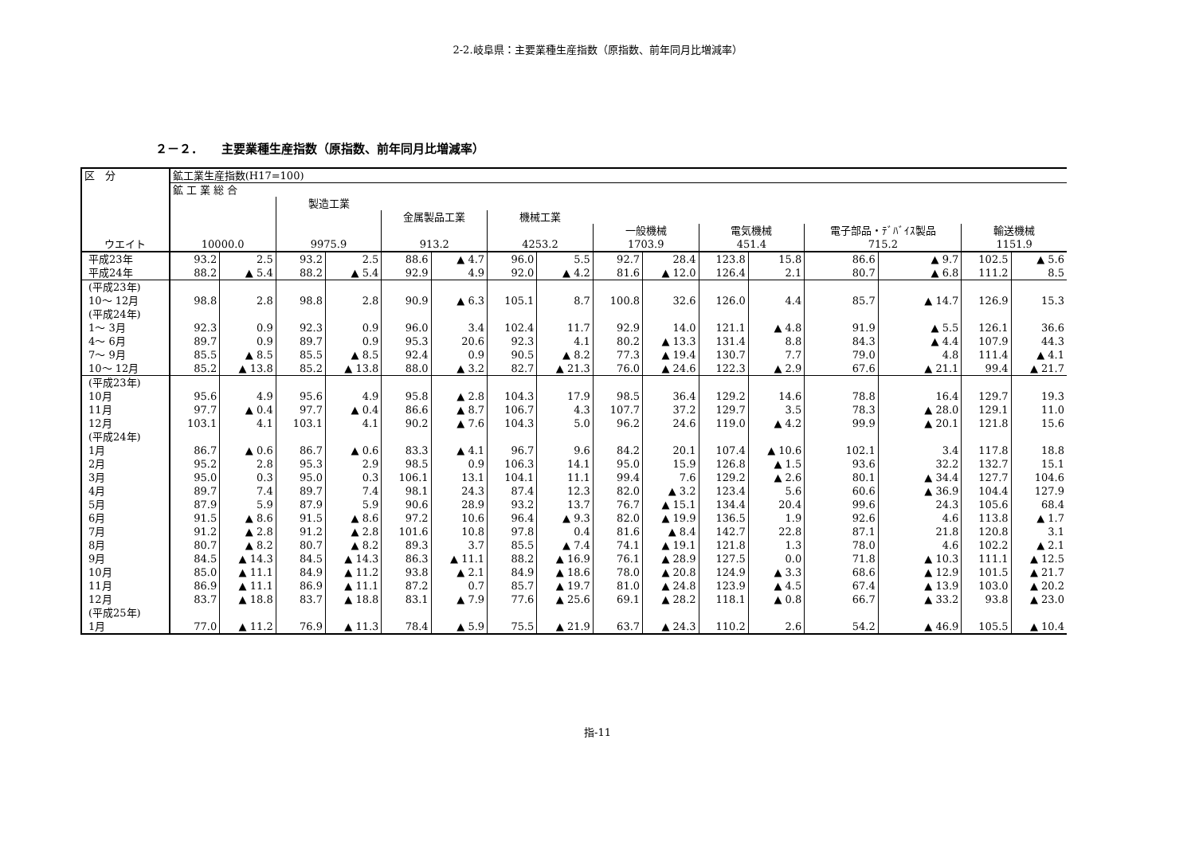2-2.岐阜県：主要業種生産指数（原指数、前年同月比増減率）
２－２．　　主要業種生産指数（原指数、前年同月比増減率）
| 区 分 | 鉱工業生産指数(H17=100) | | | | | | | | | | | | | | | |
| --- | --- | --- | --- | --- | --- | --- | --- | --- | --- | --- | --- | --- | --- | --- | --- | --- |
| | 鉱 工 業 総 合 | | | | | | | | | | | | | | | |
| | | | 製造工業 | | | | | | | | | | | | | |
| | | | | | 金属製品工業 | | 機械工業 | | | | | | | | | |
| | | | | | | | | | 一般機械 | | 電気機械 | | 電子部品・ﾃﾞﾊﾞｲｽ製品 | | 輸送機械 | |
| ウエイト | 10000.0 | | 9975.9 | | 913.2 | | 4253.2 | | 1703.9 | | 451.4 | | 715.2 | | 1151.9 | |
| 平成23年 | 93.2 | 2.5 | 93.2 | 2.5 | 88.6 | ▲ 4.7 | 96.0 | 5.5 | 92.7 | 28.4 | 123.8 | 15.8 | 86.6 | ▲ 9.7 | 102.5 | ▲ 5.6 |
| 平成24年 | 88.2 | ▲ 5.4 | 88.2 | ▲ 5.4 | 92.9 | 4.9 | 92.0 | ▲ 4.2 | 81.6 | ▲ 12.0 | 126.4 | 2.1 | 80.7 | ▲ 6.8 | 111.2 | 8.5 |
| (平成23年) 10～ 12月 | 98.8 | 2.8 | 98.8 | 2.8 | 90.9 | ▲ 6.3 | 105.1 | 8.7 | 100.8 | 32.6 | 126.0 | 4.4 | 85.7 | ▲ 14.7 | 126.9 | 15.3 |
| (平成24年) | | | | | | | | | | | | | | | | |
| 1～ 3月 | 92.3 | 0.9 | 92.3 | 0.9 | 96.0 | 3.4 | 102.4 | 11.7 | 92.9 | 14.0 | 121.1 | ▲ 4.8 | 91.9 | ▲ 5.5 | 126.1 | 36.6 |
| 4～ 6月 | 89.7 | 0.9 | 89.7 | 0.9 | 95.3 | 20.6 | 92.3 | 4.1 | 80.2 | ▲ 13.3 | 131.4 | 8.8 | 84.3 | ▲ 4.4 | 107.9 | 44.3 |
| 7～ 9月 | 85.5 | ▲ 8.5 | 85.5 | ▲ 8.5 | 92.4 | 0.9 | 90.5 | ▲ 8.2 | 77.3 | ▲ 19.4 | 130.7 | 7.7 | 79.0 | 4.8 | 111.4 | ▲ 4.1 |
| 10～ 12月 | 85.2 | ▲ 13.8 | 85.2 | ▲ 13.8 | 88.0 | ▲ 3.2 | 82.7 | ▲ 21.3 | 76.0 | ▲ 24.6 | 122.3 | ▲ 2.9 | 67.6 | ▲ 21.1 | 99.4 | ▲ 21.7 |
| (平成23年) 10月 | 95.6 | 4.9 | 95.6 | 4.9 | 95.8 | ▲ 2.8 | 104.3 | 17.9 | 98.5 | 36.4 | 129.2 | 14.6 | 78.8 | 16.4 | 129.7 | 19.3 |
| 11月 | 97.7 | ▲ 0.4 | 97.7 | ▲ 0.4 | 86.6 | ▲ 8.7 | 106.7 | 4.3 | 107.7 | 37.2 | 129.7 | 3.5 | 78.3 | ▲ 28.0 | 129.1 | 11.0 |
| 12月 | 103.1 | 4.1 | 103.1 | 4.1 | 90.2 | ▲ 7.6 | 104.3 | 5.0 | 96.2 | 24.6 | 119.0 | ▲ 4.2 | 99.9 | ▲ 20.1 | 121.8 | 15.6 |
| (平成24年) 1月 | 86.7 | ▲ 0.6 | 86.7 | ▲ 0.6 | 83.3 | ▲ 4.1 | 96.7 | 9.6 | 84.2 | 20.1 | 107.4 | ▲ 10.6 | 102.1 | 3.4 | 117.8 | 18.8 |
| 2月 | 95.2 | 2.8 | 95.3 | 2.9 | 98.5 | 0.9 | 106.3 | 14.1 | 95.0 | 15.9 | 126.8 | ▲ 1.5 | 93.6 | 32.2 | 132.7 | 15.1 |
| 3月 | 95.0 | 0.3 | 95.0 | 0.3 | 106.1 | 13.1 | 104.1 | 11.1 | 99.4 | 7.6 | 129.2 | ▲ 2.6 | 80.1 | ▲ 34.4 | 127.7 | 104.6 |
| 4月 | 89.7 | 7.4 | 89.7 | 7.4 | 98.1 | 24.3 | 87.4 | 12.3 | 82.0 | ▲ 3.2 | 123.4 | 5.6 | 60.6 | ▲ 36.9 | 104.4 | 127.9 |
| 5月 | 87.9 | 5.9 | 87.9 | 5.9 | 90.6 | 28.9 | 93.2 | 13.7 | 76.7 | ▲ 15.1 | 134.4 | 20.4 | 99.6 | 24.3 | 105.6 | 68.4 |
| 6月 | 91.5 | ▲ 8.6 | 91.5 | ▲ 8.6 | 97.2 | 10.6 | 96.4 | ▲ 9.3 | 82.0 | ▲ 19.9 | 136.5 | 1.9 | 92.6 | 4.6 | 113.8 | ▲ 1.7 |
| 7月 | 91.2 | ▲ 2.8 | 91.2 | ▲ 2.8 | 101.6 | 10.8 | 97.8 | 0.4 | 81.6 | ▲ 8.4 | 142.7 | 22.8 | 87.1 | 21.8 | 120.8 | 3.1 |
| 8月 | 80.7 | ▲ 8.2 | 80.7 | ▲ 8.2 | 89.3 | 3.7 | 85.5 | ▲ 7.4 | 74.1 | ▲ 19.1 | 121.8 | 1.3 | 78.0 | 4.6 | 102.2 | ▲ 2.1 |
| 9月 | 84.5 | ▲ 14.3 | 84.5 | ▲ 14.3 | 86.3 | ▲ 11.1 | 88.2 | ▲ 16.9 | 76.1 | ▲ 28.9 | 127.5 | 0.0 | 71.8 | ▲ 10.3 | 111.1 | ▲ 12.5 |
| 10月 | 85.0 | ▲ 11.1 | 84.9 | ▲ 11.2 | 93.8 | ▲ 2.1 | 84.9 | ▲ 18.6 | 78.0 | ▲ 20.8 | 124.9 | ▲ 3.3 | 68.6 | ▲ 12.9 | 101.5 | ▲ 21.7 |
| 11月 | 86.9 | ▲ 11.1 | 86.9 | ▲ 11.1 | 87.2 | 0.7 | 85.7 | ▲ 19.7 | 81.0 | ▲ 24.8 | 123.9 | ▲ 4.5 | 67.4 | ▲ 13.9 | 103.0 | ▲ 20.2 |
| 12月 | 83.7 | ▲ 18.8 | 83.7 | ▲ 18.8 | 83.1 | ▲ 7.9 | 77.6 | ▲ 25.6 | 69.1 | ▲ 28.2 | 118.1 | ▲ 0.8 | 66.7 | ▲ 33.2 | 93.8 | ▲ 23.0 |
| (平成25年) 1月 | 77.0 | ▲ 11.2 | 76.9 | ▲ 11.3 | 78.4 | ▲ 5.9 | 75.5 | ▲ 21.9 | 63.7 | ▲ 24.3 | 110.2 | 2.6 | 54.2 | ▲ 46.9 | 105.5 | ▲ 10.4 |
指-11